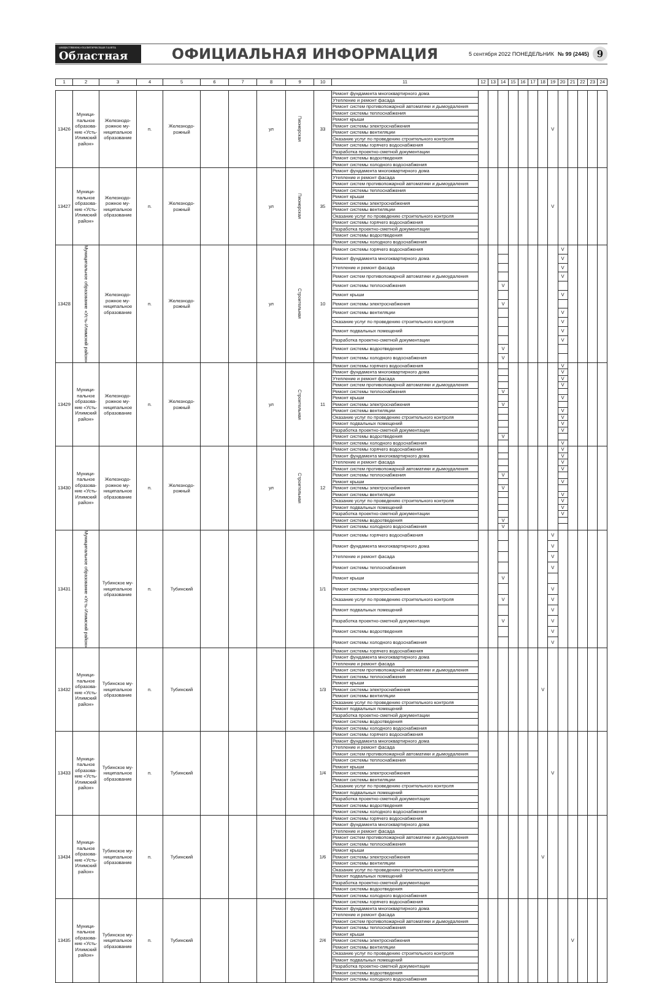ОБЩЕСТВЕННО-ПОЛИТИЧЕСКАЯ ГАЗЕТА
Областная
ОФИЦИАЛЬНАЯ ИНФОРМАЦИЯ
5 сентября 2022 ПОНЕДЕЛЬНИК № 99 (2445) 9
| 1 | 2 | 3 | 4 | 5 | 6 | 7 | 8 | 9 | 10 | 11 | 12 | 13 | 14 | 15 | 16 | 17 | 18 | 19 | 20 | 21 | 22 | 23 | 24 |
| --- | --- | --- | --- | --- | --- | --- | --- | --- | --- | --- | --- | --- | --- | --- | --- | --- | --- | --- | --- | --- | --- | --- | --- |
| 13426 | Муници-пальное образова-ние «Усть-Илимский район» | Железнодо-рожное му-ниципальное образование | п. | Железнодо-рожный | | | ул | Пионерская | 33 | Ремонт фундамента многоквартирного дома | | | | | | | | V | | | | | |
| | | | | | | | | | | Утепление и ремонт фасада | | | | | | | | | | | | | |
| | | | | | | | | | | Ремонт систем противопожарной автоматики и дымоудаления | | | | | | | | | | | | | |
| | | | | | | | | | | Ремонт системы теплоснабжения | | | | | | | | | | | | | |
| | | | | | | | | | | Ремонт крыши | | | | | | | | | | | | | |
| | | | | | | | | | | Ремонт системы электроснабжения | | | | | | | | | | | | | |
| | | | | | | | | | | Ремонт системы вентиляции | | | | | | | | | | | | | |
| | | | | | | | | | | Оказание услуг по проведению строительного контроля | | | | | | | | | | | | | |
| | | | | | | | | | | Ремонт системы горячего водоснабжения | | | | | | | | | | | | | |
| | | | | | | | | | | Разработка проектно-сметной документации | | | | | | | | | | | | | |
| | | | | | | | | | | Ремонт системы водоотведения | | | | | | | | | | | | | |
| | | | | | | | | | | Ремонт системы холодного водоснабжения | | | | | | | | | | | | | |
| 13427 | Муници-пальное образова-ние «Усть-Илимский район» | Железнодо-рожное му-ниципальное образование | п. | Железнодо-рожный | | | ул | Пионерская | 35 | Ремонт фундамента многоквартирного дома | | | | | | | | V | | | | | |
| | | | | | | | | | | Утепление и ремонт фасада | | | | | | | | | | | | | |
| | | | | | | | | | | Ремонт систем противопожарной автоматики и дымоудаления | | | | | | | | | | | | | |
| | | | | | | | | | | Ремонт системы теплоснабжения | | | | | | | | | | | | | |
| | | | | | | | | | | Ремонт крыши | | | | | | | | | | | | | |
| | | | | | | | | | | Ремонт системы электроснабжения | | | | | | | | | | | | | |
| | | | | | | | | | | Ремонт системы вентиляции | | | | | | | | | | | | | |
| | | | | | | | | | | Оказание услуг по проведению строительного контроля | | | | | | | | | | | | | |
| | | | | | | | | | | Ремонт системы горячего водоснабжения | | | | | | | | | | | | | |
| | | | | | | | | | | Разработка проектно-сметной документации | | | | | | | | | | | | | |
| | | | | | | | | | | Ремонт системы водоотведения | | | | | | | | | | | | | |
| | | | | | | | | | | Ремонт системы холодного водоснабжения | | | | | | | | | | | | | |
| 13428 | Муниципальное образование «Усть-Илимский район» | Железнодо-рожное му-ниципальное образование | п. | Железнодо-рожный | | | ул | Строительная | 10 | Ремонт системы горячего водоснабжения | | | | | | | | | V | | | | |
| | | | | | | | | | | Ремонт фундамента многоквартирного дома | | | | | | | | | V | | | | |
| | | | | | | | | | | Утепление и ремонт фасада | | | | | | | | | V | | | | |
| | | | | | | | | | | Ремонт систем противопожарной автоматики и дымоудаления | | | | | | | | | V | | | | |
| | | | | | | | | | | Ремонт системы теплоснабжения | | | V | | | | | | | | | | |
| | | | | | | | | | | Ремонт крыши | | | | | | | | | V | | | | |
| | | | | | | | | | | Ремонт системы электроснабжения | | | V | | | | | | | | | | |
| | | | | | | | | | | Ремонт системы вентиляции | | | | | | | | | V | | | | |
| | | | | | | | | | | Оказание услуг по проведению строительного контроля | | | | | | | | | V | | | | |
| | | | | | | | | | | Ремонт подвальных помещений | | | | | | | | | V | | | | |
| | | | | | | | | | | Разработка проектно-сметной документации | | | | | | | | | V | | | | |
| | | | | | | | | | | Ремонт системы водоотведения | | | V | | | | | | | | | | |
| | | | | | | | | | | Ремонт системы холодного водоснабжения | | | V | | | | | | | | | | |
| 13429 | Муници-пальное образова-ние «Усть-Илимский район» | Железнодо-рожное му-ниципальное образование | п. | Железнодо-рожный | | | ул | Строительная | 11 | Ремонт системы горячего водоснабжения | | | | | | | | | V | | | | |
| | | | | | | | | | | Ремонт фундамента многоквартирного дома | | | | | | | | | V | | | | |
| | | | | | | | | | | Утепление и ремонт фасада | | | | | | | | | V | | | | |
| | | | | | | | | | | Ремонт систем противопожарной автоматики и дымоудаления | | | | | | | | | V | | | | |
| | | | | | | | | | | Ремонт системы теплоснабжения | | | V | | | | | | | | | | |
| | | | | | | | | | | Ремонт крыши | | | | | | | | | V | | | | |
| | | | | | | | | | | Ремонт системы электроснабжения | | | V | | | | | | | | | | |
| | | | | | | | | | | Ремонт системы вентиляции | | | | | | | | | V | | | | |
| | | | | | | | | | | Оказание услуг по проведению строительного контроля | | | | | | | | | V | | | | |
| | | | | | | | | | | Ремонт подвальных помещений | | | | | | | | | V | | | | |
| | | | | | | | | | | Разработка проектно-сметной документации | | | | | | | | | V | | | | |
| | | | | | | | | | | Ремонт системы водоотведения | | | V | | | | | | | | | | |
| | | | | | | | | | | Ремонт системы холодного водоснабжения | | | | | | | | | V | | | | |
| 13430 | Муници-пальное образова-ние «Усть-Илимский район» | Железнодо-рожное му-ниципальное образование | п. | Железнодо-рожный | | | ул | Строительная | 12 | Ремонт системы горячего водоснабжения | | | | | | | | | V | | | | |
| | | | | | | | | | | Ремонт фундамента многоквартирного дома | | | | | | | | | V | | | | |
| | | | | | | | | | | Утепление и ремонт фасада | | | | | | | | | V | | | | |
| | | | | | | | | | | Ремонт систем противопожарной автоматики и дымоудаления | | | | | | | | | V | | | | |
| | | | | | | | | | | Ремонт системы теплоснабжения | | | V | | | | | | | | | | |
| | | | | | | | | | | Ремонт крыши | | | | | | | | | V | | | | |
| | | | | | | | | | | Ремонт системы электроснабжения | | | V | | | | | | | | | | |
| | | | | | | | | | | Ремонт системы вентиляции | | | | | | | | | V | | | | |
| | | | | | | | | | | Оказание услуг по проведению строительного контроля | | | | | | | | | V | | | | |
| | | | | | | | | | | Ремонт подвальных помещений | | | | | | | | | V | | | | |
| | | | | | | | | | | Разработка проектно-сметной документации | | | | | | | | | V | | | | |
| | | | | | | | | | | Ремонт системы водоотведения | | | V | | | | | | | | | | |
| | | | | | | | | | | Ремонт системы холодного водоснабжения | | | V | | | | | | | | | | |
| 13431 | Муниципальное образование «Усть-Илимский район» | Тубинское му-ниципальное образование | п. | Тубинский | | | | | 1/1 | Ремонт системы горячего водоснабжения | | | | | | | | V | | | | | |
| | | | | | | | | | | Ремонт фундамента многоквартирного дома | | | | | | | | V | | | | | |
| | | | | | | | | | | Утепление и ремонт фасада | | | | | | | | V | | | | | |
| | | | | | | | | | | Ремонт системы теплоснабжения | | | | | | | | V | | | | | |
| | | | | | | | | | | Ремонт крыши | | | V | | | | | | | | | | |
| | | | | | | | | | | Ремонт системы электроснабжения | | | | | | | | V | | | | | |
| | | | | | | | | | | Оказание услуг по проведению строительного контроля | | | V | | | | | V | | | | | |
| | | | | | | | | | | Ремонт подвальных помещений | | | | | | | | V | | | | | |
| | | | | | | | | | | Разработка проектно-сметной документации | | | V | | | | | V | | | | | |
| | | | | | | | | | | Ремонт системы водоотведения | | | | | | | | V | | | | | |
| | | | | | | | | | | Ремонт системы холодного водоснабжения | | | | | | | | V | | | | | |
| 13432 | Муници-пальное образова-ние «Усть-Илимский район» | Тубинское му-ниципальное образование | п. | Тубинский | | | | | 1/3 | Ремонт системы горячего водоснабжения | | | | | | | V | | | | | | |
| | | | | | | | | | | Ремонт фундамента многоквартирного дома | | | | | | | | | | | | | |
| | | | | | | | | | | Утепление и ремонт фасада | | | | | | | | | | | | | |
| | | | | | | | | | | Ремонт систем противопожарной автоматики и дымоудаления | | | | | | | | | | | | | |
| | | | | | | | | | | Ремонт системы теплоснабжения | | | | | | | | | | | | | |
| | | | | | | | | | | Ремонт крыши | | | | | | | | | | | | | |
| | | | | | | | | | | Ремонт системы электроснабжения | | | | | | | | | | | | | |
| | | | | | | | | | | Ремонт системы вентиляции | | | | | | | | | | | | | |
| | | | | | | | | | | Оказание услуг по проведению строительного контроля | | | | | | | | | | | | | |
| | | | | | | | | | | Ремонт подвальных помещений | | | | | | | | | | | | | |
| | | | | | | | | | | Разработка проектно-сметной документации | | | | | | | | | | | | | |
| | | | | | | | | | | Ремонт системы водоотведения | | | | | | | | | | | | | |
| | | | | | | | | | | Ремонт системы холодного водоснабжения | | | | | | | | | | | | | |
| 13433 | Муници-пальное образова-ние «Усть-Илимский район» | Тубинское му-ниципальное образование | п. | Тубинский | | | | | 1/4 | Ремонт системы горячего водоснабжения | | | | | | | | V | | | | | |
| | | | | | | | | | | Ремонт фундамента многоквартирного дома | | | | | | | | | | | | | |
| | | | | | | | | | | Утепление и ремонт фасада | | | | | | | | | | | | | |
| | | | | | | | | | | Ремонт систем противопожарной автоматики и дымоудаления | | | | | | | | | | | | | |
| | | | | | | | | | | Ремонт системы теплоснабжения | | | | | | | | | | | | | |
| | | | | | | | | | | Ремонт крыши | | | | | | | | | | | | | |
| | | | | | | | | | | Ремонт системы электроснабжения | | | | | | | | | | | | | |
| | | | | | | | | | | Ремонт системы вентиляции | | | | | | | | | | | | | |
| | | | | | | | | | | Оказание услуг по проведению строительного контроля | | | | | | | | | | | | | |
| | | | | | | | | | | Ремонт подвальных помещений | | | | | | | | | | | | | |
| | | | | | | | | | | Разработка проектно-сметной документации | | | | | | | | | | | | | |
| | | | | | | | | | | Ремонт системы водоотведения | | | | | | | | | | | | | |
| | | | | | | | | | | Ремонт системы холодного водоснабжения | | | | | | | | | | | | | |
| 13434 | Муници-пальное образова-ние «Усть-Илимский район» | Тубинское му-ниципальное образование | п. | Тубинский | | | | | 1/6 | Ремонт системы горячего водоснабжения | | | | | | | V | | | | | | |
| | | | | | | | | | | Ремонт фундамента многоквартирного дома | | | | | | | | | | | | | |
| | | | | | | | | | | Утепление и ремонт фасада | | | | | | | | | | | | | |
| | | | | | | | | | | Ремонт систем противопожарной автоматики и дымоудаления | | | | | | | | | | | | | |
| | | | | | | | | | | Ремонт системы теплоснабжения | | | | | | | | | | | | | |
| | | | | | | | | | | Ремонт крыши | | | | | | | | | | | | | |
| | | | | | | | | | | Ремонт системы электроснабжения | | | | | | | | | | | | | |
| | | | | | | | | | | Ремонт системы вентиляции | | | | | | | | | | | | | |
| | | | | | | | | | | Оказание услуг по проведению строительного контроля | | | | | | | | | | | | | |
| | | | | | | | | | | Ремонт подвальных помещений | | | | | | | | | | | | | |
| | | | | | | | | | | Разработка проектно-сметной документации | | | | | | | | | | | | | |
| | | | | | | | | | | Ремонт системы водоотведения | | | | | | | | | | | | | |
| | | | | | | | | | | Ремонт системы холодного водоснабжения | | | | | | | | | | | | | |
| 13435 | Муници-пальное образова-ние «Усть-Илимский район» | Тубинское му-ниципальное образование | п. | Тубинский | | | | | 2/4 | Ремонт системы горячего водоснабжения | | | | | | | | | | V | | | |
| | | | | | | | | | | Ремонт фундамента многоквартирного дома | | | | | | | | | | | | | |
| | | | | | | | | | | Утепление и ремонт фасада | | | | | | | | | | | | | |
| | | | | | | | | | | Ремонт систем противопожарной автоматики и дымоудаления | | | | | | | | | | | | | |
| | | | | | | | | | | Ремонт системы теплоснабжения | | | | | | | | | | | | | |
| | | | | | | | | | | Ремонт крыши | | | | | | | | | | | | | |
| | | | | | | | | | | Ремонт системы электроснабжения | | | | | | | | | | | | | |
| | | | | | | | | | | Ремонт системы вентиляции | | | | | | | | | | | | | |
| | | | | | | | | | | Оказание услуг по проведению строительного контроля | | | | | | | | | | | | | |
| | | | | | | | | | | Ремонт подвальных помещений | | | | | | | | | | | | | |
| | | | | | | | | | | Разработка проектно-сметной документации | | | | | | | | | | | | | |
| | | | | | | | | | | Ремонт системы водоотведения | | | | | | | | | | | | | |
| | | | | | | | | | | Ремонт системы холодного водоснабжения | | | | | | | | | | | | | |